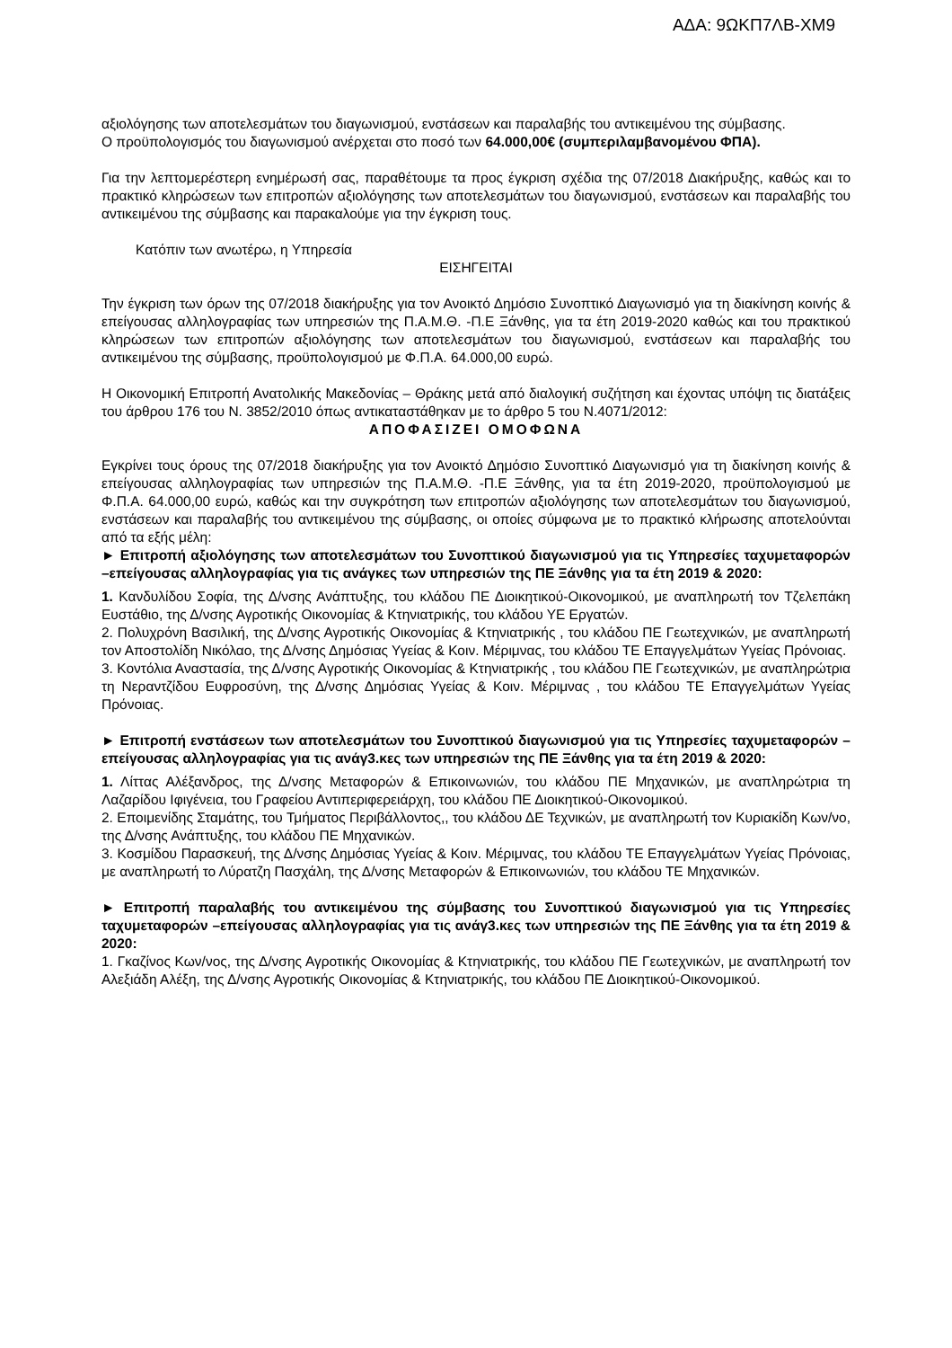ΑΔΑ: 9ΩΚΠ7ΛΒ-ΧΜ9
αξιολόγησης των αποτελεσμάτων του διαγωνισμού, ενστάσεων και παραλαβής του αντικειμένου της σύμβασης.
Ο προϋπολογισμός του διαγωνισμού ανέρχεται στο ποσό των 64.000,00€ (συμπεριλαμβανομένου ΦΠΑ).
Για την λεπτομερέστερη ενημέρωσή σας, παραθέτουμε τα προς έγκριση σχέδια της 07/2018 Διακήρυξης, καθώς και το πρακτικό κληρώσεων των επιτροπών αξιολόγησης των αποτελεσμάτων του διαγωνισμού, ενστάσεων και παραλαβής του αντικειμένου της σύμβασης και παρακαλούμε για την έγκριση τους.
Κατόπιν των ανωτέρω, η Υπηρεσία
ΕΙΣΗΓΕΙΤΑΙ
Την έγκριση των όρων της 07/2018 διακήρυξης για τον Ανοικτό Δημόσιο Συνοπτικό Διαγωνισμό για τη διακίνηση κοινής & επείγουσας αλληλογραφίας των υπηρεσιών της Π.Α.Μ.Θ. -Π.Ε Ξάνθης, για τα έτη 2019-2020 καθώς και του πρακτικού κληρώσεων των επιτροπών αξιολόγησης των αποτελεσμάτων του διαγωνισμού, ενστάσεων και παραλαβής του αντικειμένου της σύμβασης, προϋπολογισμού με Φ.Π.Α. 64.000,00 ευρώ.
Η Οικονομική Επιτροπή Ανατολικής Μακεδονίας – Θράκης μετά από διαλογική συζήτηση και έχοντας υπόψη τις διατάξεις του άρθρου 176 του Ν. 3852/2010 όπως αντικαταστάθηκαν με το άρθρο 5 του Ν.4071/2012:
ΑΠΟΦΑΣΙΖΕΙ ΟΜΟΦΩΝΑ
Εγκρίνει τους όρους της 07/2018 διακήρυξης για τον Ανοικτό Δημόσιο Συνοπτικό Διαγωνισμό για τη διακίνηση κοινής & επείγουσας αλληλογραφίας των υπηρεσιών της Π.Α.Μ.Θ. -Π.Ε Ξάνθης, για τα έτη 2019-2020, προϋπολογισμού με Φ.Π.Α. 64.000,00 ευρώ, καθώς και την συγκρότηση των επιτροπών αξιολόγησης των αποτελεσμάτων του διαγωνισμού, ενστάσεων και παραλαβής του αντικειμένου της σύμβασης, οι οποίες σύμφωνα με το πρακτικό κλήρωσης αποτελούνται από τα εξής μέλη:
► Επιτροπή αξιολόγησης των αποτελεσμάτων του Συνοπτικού διαγωνισμού για τις Υπηρεσίες ταχυμεταφορών –επείγουσας αλληλογραφίας για τις ανάγκες των υπηρεσιών της ΠΕ Ξάνθης για τα έτη 2019 & 2020:
1. Κανδυλίδου Σοφία, της Δ/νσης Ανάπτυξης, του κλάδου ΠΕ Διοικητικού-Οικονομικού, με αναπληρωτή τον Τζελεπάκη Ευστάθιο, της Δ/νσης Αγροτικής Οικονομίας & Κτηνιατρικής, του κλάδου ΥΕ Εργατών.
2. Πολυχρόνη Βασιλική, της Δ/νσης Αγροτικής Οικονομίας & Κτηνιατρικής , του κλάδου ΠΕ Γεωτεχνικών, με αναπληρωτή τον Αποστολίδη Νικόλαο, της Δ/νσης Δημόσιας Υγείας & Κοιν. Μέριμνας, του κλάδου ΤΕ Επαγγελμάτων Υγείας Πρόνοιας.
3. Κοντόλια Αναστασία, της Δ/νσης Αγροτικής Οικονομίας & Κτηνιατρικής , του κλάδου ΠΕ Γεωτεχνικών, με αναπληρώτρια τη Νεραντζίδου Ευφροσύνη, της Δ/νσης Δημόσιας Υγείας & Κοιν. Μέριμνας , του κλάδου ΤΕ Επαγγελμάτων Υγείας Πρόνοιας.
► Επιτροπή ενστάσεων των αποτελεσμάτων του Συνοπτικού διαγωνισμού για τις Υπηρεσίες ταχυμεταφορών –επείγουσας αλληλογραφίας για τις ανάγ3.κες των υπηρεσιών της ΠΕ Ξάνθης για τα έτη 2019 & 2020:
1. Λίττας Αλέξανδρος, της Δ/νσης Μεταφορών & Επικοινωνιών, του κλάδου ΠΕ Μηχανικών, με αναπληρώτρια τη Λαζαρίδου Ιφιγένεια, του Γραφείου Αντιπεριφερειάρχη, του κλάδου ΠΕ Διοικητικού-Οικονομικού.
2. Εποιμενίδης Σταμάτης, του Τμήματος Περιβάλλοντος,, του κλάδου ΔΕ Τεχνικών, με αναπληρωτή τον Κυριακίδη Κων/νο, της Δ/νσης Ανάπτυξης, του κλάδου ΠΕ Μηχανικών.
3. Κοσμίδου Παρασκευή, της Δ/νσης Δημόσιας Υγείας & Κοιν. Μέριμνας, του κλάδου ΤΕ Επαγγελμάτων Υγείας Πρόνοιας, με αναπληρωτή το Λύρατζη Πασχάλη, της Δ/νσης Μεταφορών & Επικοινωνιών, του κλάδου ΤΕ Μηχανικών.
► Επιτροπή παραλαβής του αντικειμένου της σύμβασης του Συνοπτικού διαγωνισμού για τις Υπηρεσίες ταχυμεταφορών –επείγουσας αλληλογραφίας για τις ανάγ3.κες των υπηρεσιών της ΠΕ Ξάνθης για τα έτη 2019 & 2020:
1. Γκαζίνος Κων/νος, της Δ/νσης Αγροτικής Οικονομίας & Κτηνιατρικής, του κλάδου ΠΕ Γεωτεχνικών, με αναπληρωτή τον Αλεξιάδη Αλέξη, της Δ/νσης Αγροτικής Οικονομίας & Κτηνιατρικής, του κλάδου ΠΕ Διοικητικού-Οικονομικού.